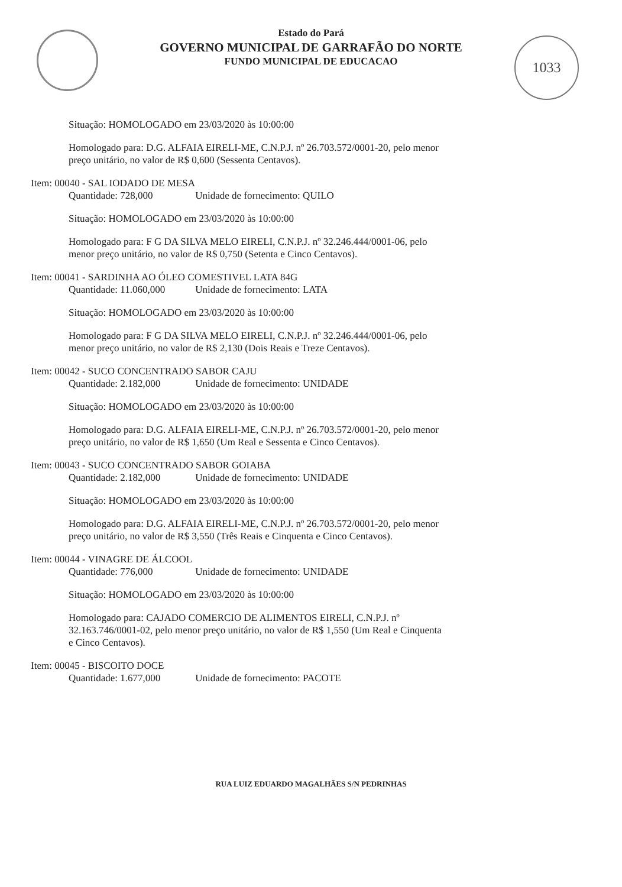Estado do Pará
GOVERNO MUNICIPAL DE GARRAFÃO DO NORTE
FUNDO MUNICIPAL DE EDUCACAO
1033
Situação: HOMOLOGADO em 23/03/2020 às 10:00:00
Homologado para: D.G. ALFAIA EIRELI-ME, C.N.P.J. nº 26.703.572/0001-20, pelo menor preço unitário, no valor de R$ 0,600 (Sessenta Centavos).
Item: 00040 - SAL IODADO DE MESA
Quantidade: 728,000 Unidade de fornecimento: QUILO
Situação: HOMOLOGADO em 23/03/2020 às 10:00:00
Homologado para: F G DA SILVA MELO EIRELI, C.N.P.J. nº 32.246.444/0001-06, pelo menor preço unitário, no valor de R$ 0,750 (Setenta e Cinco Centavos).
Item: 00041 - SARDINHA AO ÓLEO COMESTIVEL LATA 84G
Quantidade: 11.060,000 Unidade de fornecimento: LATA
Situação: HOMOLOGADO em 23/03/2020 às 10:00:00
Homologado para: F G DA SILVA MELO EIRELI, C.N.P.J. nº 32.246.444/0001-06, pelo menor preço unitário, no valor de R$ 2,130 (Dois Reais e Treze Centavos).
Item: 00042 - SUCO CONCENTRADO SABOR CAJU
Quantidade: 2.182,000 Unidade de fornecimento: UNIDADE
Situação: HOMOLOGADO em 23/03/2020 às 10:00:00
Homologado para: D.G. ALFAIA EIRELI-ME, C.N.P.J. nº 26.703.572/0001-20, pelo menor preço unitário, no valor de R$ 1,650 (Um Real e Sessenta e Cinco Centavos).
Item: 00043 - SUCO CONCENTRADO SABOR GOIABA
Quantidade: 2.182,000 Unidade de fornecimento: UNIDADE
Situação: HOMOLOGADO em 23/03/2020 às 10:00:00
Homologado para: D.G. ALFAIA EIRELI-ME, C.N.P.J. nº 26.703.572/0001-20, pelo menor preço unitário, no valor de R$ 3,550 (Três Reais e Cinquenta e Cinco Centavos).
Item: 00044 - VINAGRE DE ÁLCOOL
Quantidade: 776,000 Unidade de fornecimento: UNIDADE
Situação: HOMOLOGADO em 23/03/2020 às 10:00:00
Homologado para: CAJADO COMERCIO DE ALIMENTOS EIRELI, C.N.P.J. nº 32.163.746/0001-02, pelo menor preço unitário, no valor de R$ 1,550 (Um Real e Cinquenta e Cinco Centavos).
Item: 00045 - BISCOITO DOCE
Quantidade: 1.677,000 Unidade de fornecimento: PACOTE
RUA LUIZ EDUARDO MAGALHÃES S/N PEDRINHAS